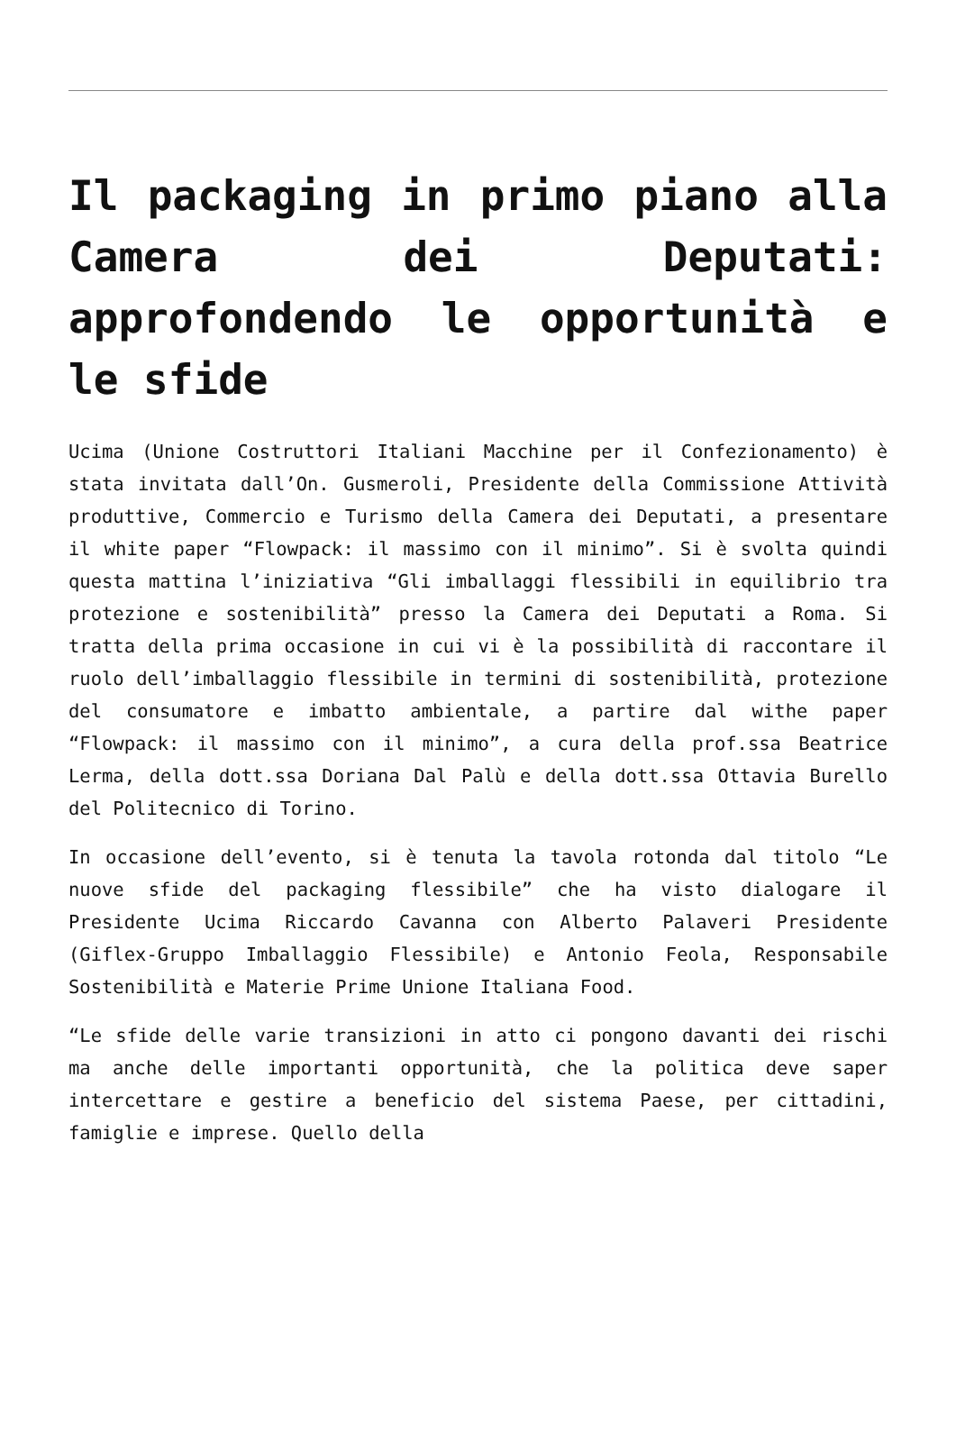Il packaging in primo piano alla Camera dei Deputati: approfondendo le opportunità e le sfide
Ucima (Unione Costruttori Italiani Macchine per il Confezionamento) è stata invitata dall’On. Gusmeroli, Presidente della Commissione Attività produttive, Commercio e Turismo della Camera dei Deputati, a presentare il white paper “Flowpack: il massimo con il minimo”. Si è svolta quindi questa mattina l’iniziativa “Gli imballaggi flessibili in equilibrio tra protezione e sostenibilità” presso la Camera dei Deputati a Roma. Si tratta della prima occasione in cui vi è la possibilità di raccontare il ruolo dell’imballaggio flessibile in termini di sostenibilità, protezione del consumatore e imbatto ambientale, a partire dal withe paper “Flowpack: il massimo con il minimo”, a cura della prof.ssa Beatrice Lerma, della dott.ssa Doriana Dal Palù e della dott.ssa Ottavia Burello del Politecnico di Torino.
In occasione dell’evento, si è tenuta la tavola rotonda dal titolo “Le nuove sfide del packaging flessibile” che ha visto dialogare il Presidente Ucima Riccardo Cavanna con Alberto Palaveri Presidente (Giflex-Gruppo Imballaggio Flessibile) e Antonio Feola, Responsabile Sostenibilità e Materie Prime Unione Italiana Food.
“Le sfide delle varie transizioni in atto ci pongono davanti dei rischi ma anche delle importanti opportunità, che la politica deve saper intercettare e gestire a beneficio del sistema Paese, per cittadini, famiglie e imprese. Quello della